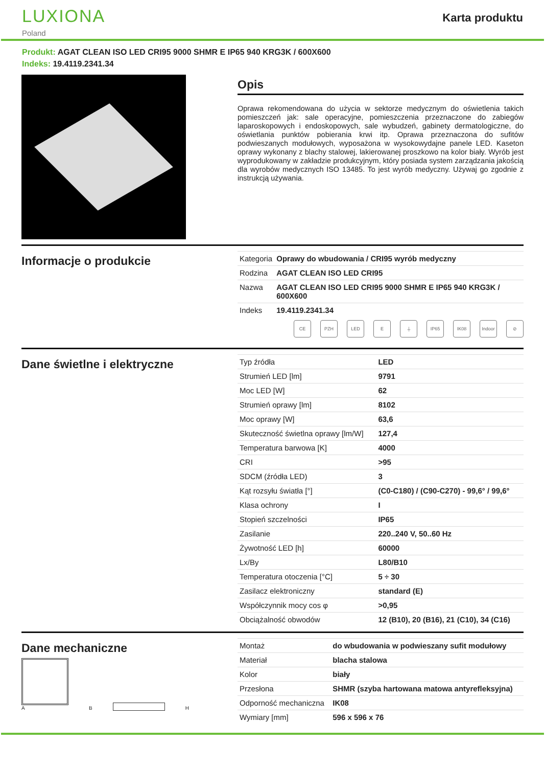LUXIONA
Poland
Karta produktu
Produkt: AGAT CLEAN ISO LED CRI95 9000 SHMR E IP65 940 KRG3K / 600X600
Indeks: 19.4119.2341.34
Opis
Oprawa rekomendowana do użycia w sektorze medycznym do oświetlenia takich pomieszczeń jak: sale operacyjne, pomieszczenia przeznaczone do zabiegów laparoskopowych i endoskopowych, sale wybudzeń, gabinety dermatologiczne, do oświetlania punktów pobierania krwi itp. Oprawa przeznaczona do sufitów podwieszanych modułowych, wyposażona w wysokowydajne panele LED. Kaseton oprawy wykonany z blachy stalowej, lakierowanej proszkowo na kolor biały. Wyrób jest wyprodukowany w zakładzie produkcyjnym, który posiada system zarządzania jakością dla wyrobów medycznych ISO 13485. To jest wyrób medyczny. Używaj go zgodnie z instrukcją używania.
Informacje o produkcie
| Kategoria | Oprawy do wbudowania / CRI95 wyrób medyczny |
| Rodzina | AGAT CLEAN ISO LED CRI95 |
| Nazwa | AGAT CLEAN ISO LED CRI95 9000 SHMR E IP65 940 KRG3K / 600X600 |
| Indeks | 19.4119.2341.34 |
CE PZH LED E ⏚ IP65 IK08 Indoor
⊘
Dane świetlne i elektryczne
| Typ źródła | LED |
| Strumień LED [lm] | 9791 |
| Moc LED [W] | 62 |
| Strumień oprawy [lm] | 8102 |
| Moc oprawy [W] | 63,6 |
| Skuteczność świetlna oprawy [lm/W] | 127,4 |
| Temperatura barwowa [K] | 4000 |
| CRI | >95 |
| SDCM (źródła LED) | 3 |
| Kąt rozsyłu światła [°] | (C0-C180) / (C90-C270) - 99,6° / 99,6° |
| Klasa ochrony | I |
| Stopień szczelności | IP65 |
| Zasilanie | 220..240 V, 50..60 Hz |
| Żywotność LED [h] | 60000 |
| Lx/By | L80/B10 |
| Temperatura otoczenia [°C] | 5 ÷ 30 |
| Zasilacz elektroniczny | standard (E) |
| Współczynnik mocy cos φ | >0,95 |
| Obciążalność obwodów | 12 (B10), 20 (B16), 21 (C10), 34 (C16) |
Dane mechaniczne
A
B
H
| Montaż | do wbudowania w podwieszany sufit modułowy |
| Materiał | blacha stalowa |
| Kolor | biały |
| Przesłona | SHMR (szyba hartowana matowa antyrefleksyjna) |
| Odporność mechaniczna | IK08 |
| Wymiary [mm] | 596 x 596 x 76 |